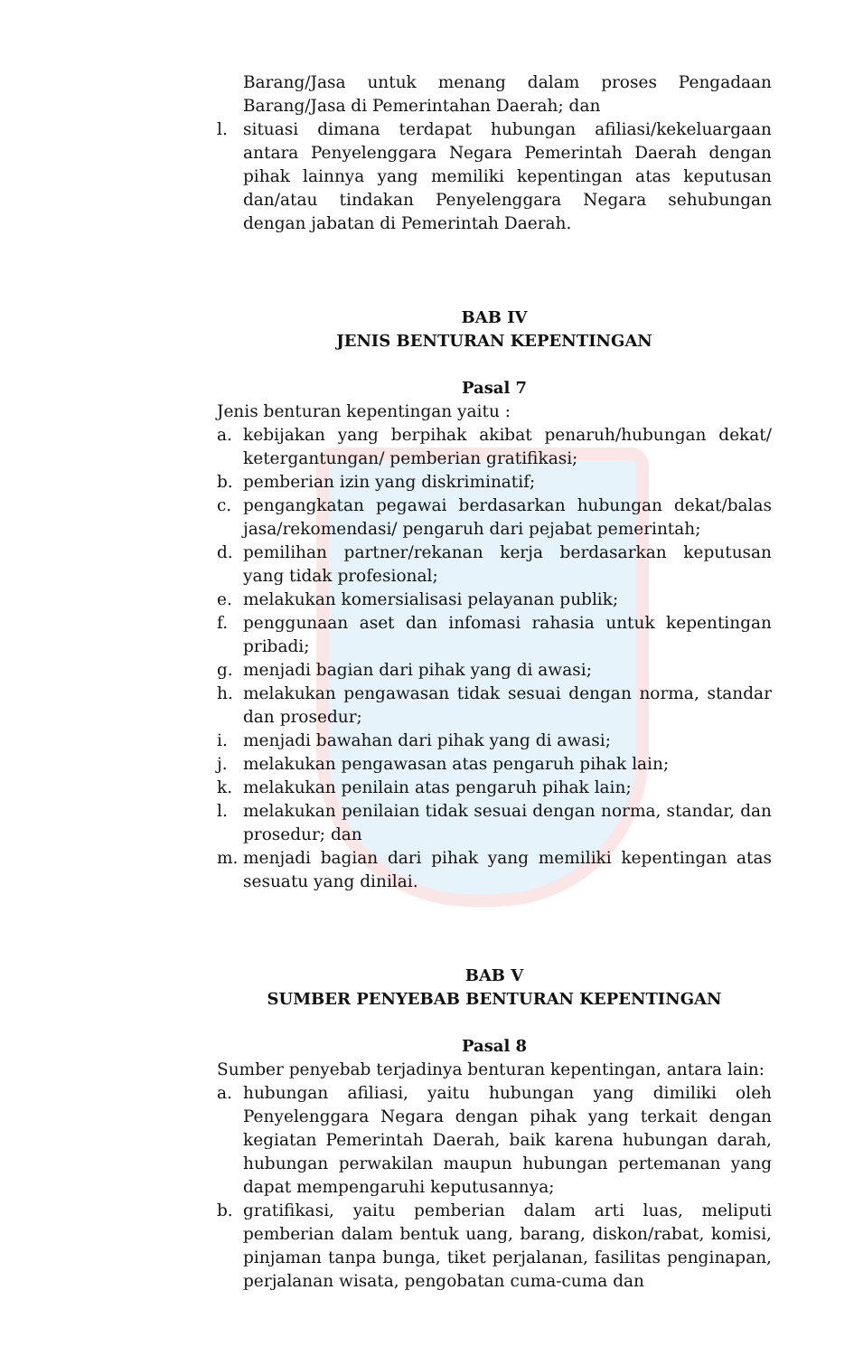Barang/Jasa untuk menang dalam proses Pengadaan Barang/Jasa di Pemerintahan Daerah; dan
l. situasi dimana terdapat hubungan afiliasi/kekeluargaan antara Penyelenggara Negara Pemerintah Daerah dengan pihak lainnya yang memiliki kepentingan atas keputusan dan/atau tindakan Penyelenggara Negara sehubungan dengan jabatan di Pemerintah Daerah.
BAB IV
JENIS BENTURAN KEPENTINGAN
Pasal 7
Jenis benturan kepentingan yaitu :
a. kebijakan yang berpihak akibat penaruh/hubungan dekat/ ketergantungan/ pemberian gratifikasi;
b. pemberian izin yang diskriminatif;
c. pengangkatan pegawai berdasarkan hubungan dekat/balas jasa/rekomendasi/ pengaruh dari pejabat pemerintah;
d. pemilihan partner/rekanan kerja berdasarkan keputusan yang tidak profesional;
e. melakukan komersialisasi pelayanan publik;
f. penggunaan aset dan infomasi rahasia untuk kepentingan pribadi;
g. menjadi bagian dari pihak yang di awasi;
h. melakukan pengawasan tidak sesuai dengan norma, standar dan prosedur;
i. menjadi bawahan dari pihak yang di awasi;
j. melakukan pengawasan atas pengaruh pihak lain;
k. melakukan penilain atas pengaruh pihak lain;
l. melakukan penilaian tidak sesuai dengan norma, standar, dan prosedur; dan
m. menjadi bagian dari pihak yang memiliki kepentingan atas sesuatu yang dinilai.
BAB V
SUMBER PENYEBAB BENTURAN KEPENTINGAN
Pasal 8
Sumber penyebab terjadinya benturan kepentingan, antara lain:
a. hubungan afiliasi, yaitu hubungan yang dimiliki oleh Penyelenggara Negara dengan pihak yang terkait dengan kegiatan Pemerintah Daerah, baik karena hubungan darah, hubungan perwakilan maupun hubungan pertemanan yang dapat mempengaruhi keputusannya;
b. gratifikasi, yaitu pemberian dalam arti luas, meliputi pemberian dalam bentuk uang, barang, diskon/rabat, komisi, pinjaman tanpa bunga, tiket perjalanan, fasilitas penginapan, perjalanan wisata, pengobatan cuma-cuma dan